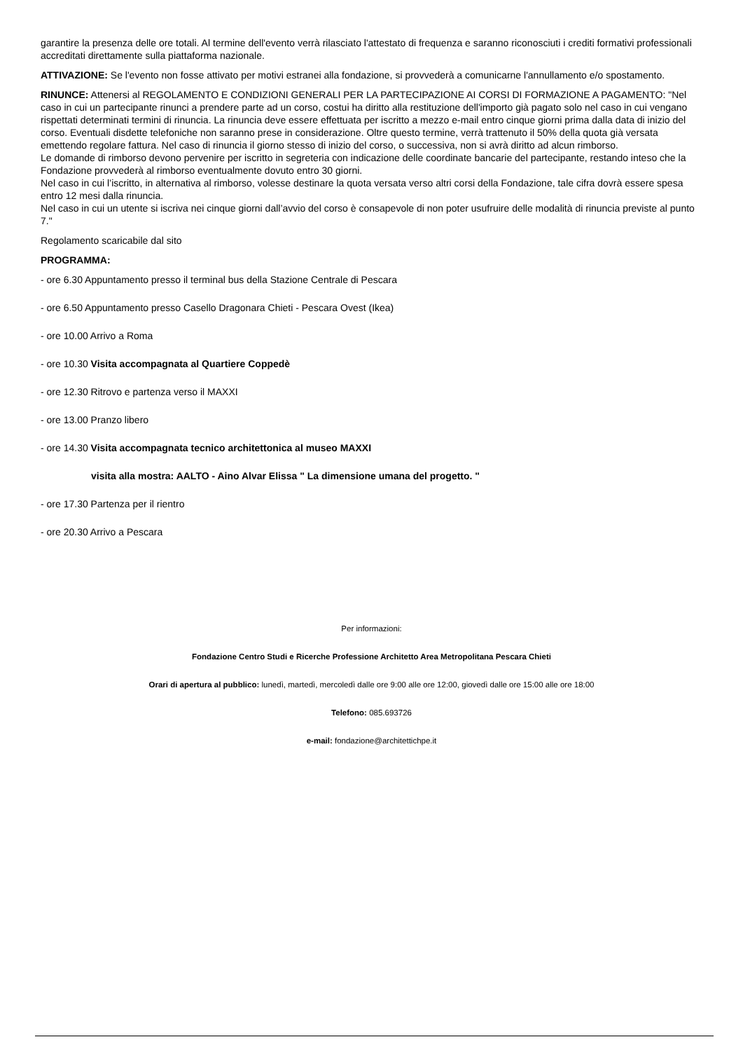garantire la presenza delle ore totali. Al termine dell'evento verrà rilasciato l'attestato di frequenza e saranno riconosciuti i crediti formativi professionali accreditati direttamente sulla piattaforma nazionale.
ATTIVAZIONE: Se l'evento non fosse attivato per motivi estranei alla fondazione, si provvederà a comunicarne l'annullamento e/o spostamento.
RINUNCE: Attenersi al REGOLAMENTO E CONDIZIONI GENERALI PER LA PARTECIPAZIONE AI CORSI DI FORMAZIONE A PAGAMENTO: "Nel caso in cui un partecipante rinunci a prendere parte ad un corso, costui ha diritto alla restituzione dell'importo già pagato solo nel caso in cui vengano rispettati determinati termini di rinuncia. La rinuncia deve essere effettuata per iscritto a mezzo e-mail entro cinque giorni prima dalla data di inizio del corso. Eventuali disdette telefoniche non saranno prese in considerazione. Oltre questo termine, verrà trattenuto il 50% della quota già versata emettendo regolare fattura. Nel caso di rinuncia il giorno stesso di inizio del corso, o successiva, non si avrà diritto ad alcun rimborso.
Le domande di rimborso devono pervenire per iscritto in segreteria con indicazione delle coordinate bancarie del partecipante, restando inteso che la Fondazione provvederà al rimborso eventualmente dovuto entro 30 giorni.
Nel caso in cui l’iscritto, in alternativa al rimborso, volesse destinare la quota versata verso altri corsi della Fondazione, tale cifra dovrà essere spesa entro 12 mesi dalla rinuncia.
Nel caso in cui un utente si iscriva nei cinque giorni dall’avvio del corso è consapevole di non poter usufruire delle modalità di rinuncia previste al punto 7."
Regolamento scaricabile dal sito
PROGRAMMA:
- ore 6.30 Appuntamento presso il terminal bus della Stazione Centrale di Pescara
- ore 6.50 Appuntamento presso Casello Dragonara Chieti - Pescara Ovest (Ikea)
- ore 10.00 Arrivo a Roma
- ore 10.30 Visita accompagnata al Quartiere Coppedè
- ore 12.30 Ritrovo e partenza verso il MAXXI
- ore 13.00 Pranzo libero
- ore 14.30 Visita accompagnata tecnico architettonica al museo MAXXI
visita alla mostra: AALTO - Aino Alvar Elissa " La dimensione umana del progetto. "
- ore 17.30 Partenza per il rientro
- ore 20.30 Arrivo a Pescara
Per informazioni:
Fondazione Centro Studi e Ricerche Professione Architetto Area Metropolitana Pescara Chieti
Orari di apertura al pubblico: lunedì, martedì, mercoledì dalle ore 9:00 alle ore 12:00, giovedì dalle ore 15:00 alle ore 18:00
Telefono: 085.693726
e-mail: fondazione@architettichpe.it